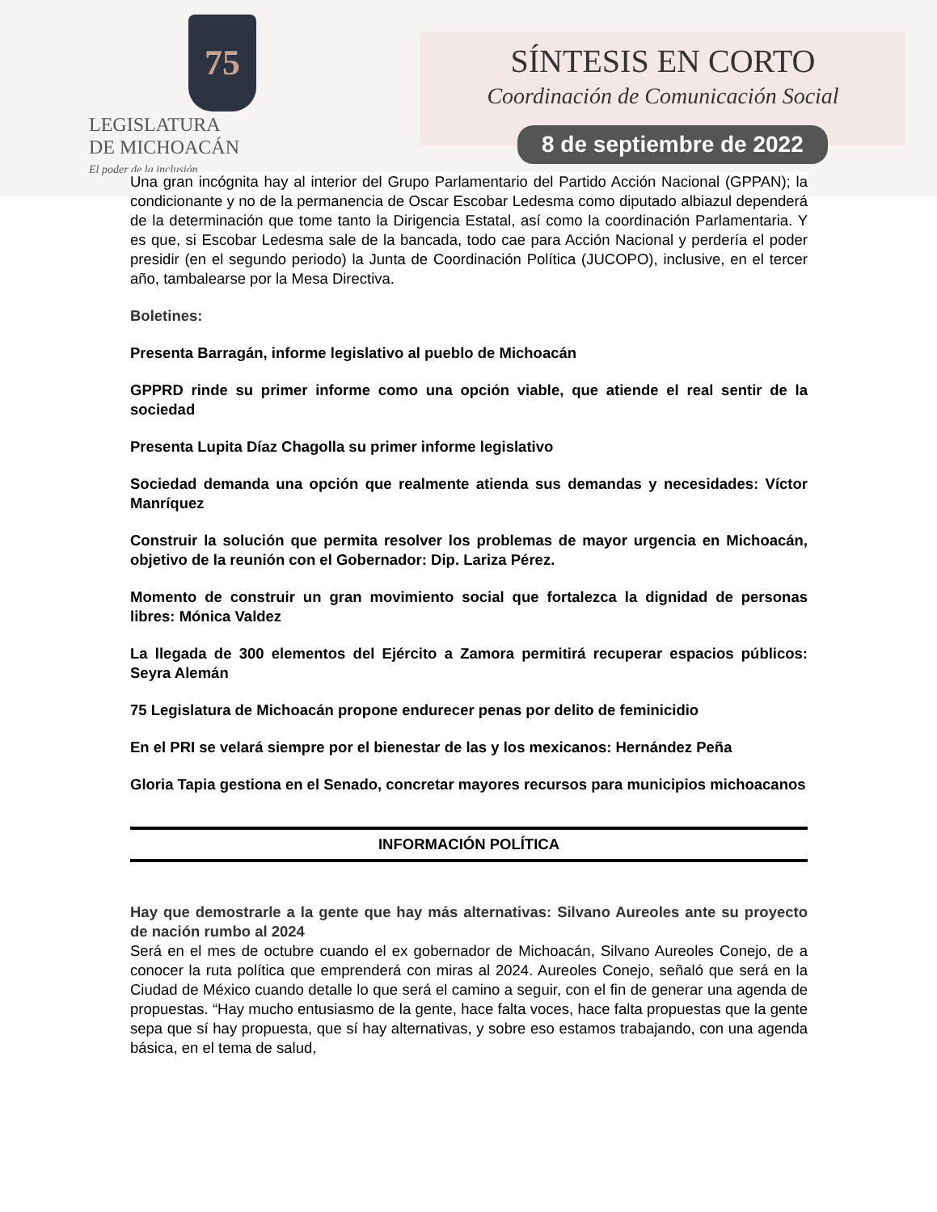75
LEGISLATURA
DE MICHOACÁN
El poder de la inclusión
SÍNTESIS EN CORTO
Coordinación de Comunicación Social
8 de septiembre de 2022
Una gran incógnita hay al interior del Grupo Parlamentario del Partido Acción Nacional (GPPAN); la condicionante y no de la permanencia de Oscar Escobar Ledesma como diputado albiazul dependerá de la determinación que tome tanto la Dirigencia Estatal, así como la coordinación Parlamentaria. Y es que, si Escobar Ledesma sale de la bancada, todo cae para Acción Nacional y perdería el poder presidir (en el segundo periodo) la Junta de Coordinación Política (JUCOPO), inclusive, en el tercer año, tambalearse por la Mesa Directiva.
Boletines:
Presenta Barragán, informe legislativo al pueblo de Michoacán
GPPRD rinde su primer informe como una opción viable, que atiende el real sentir de la sociedad
Presenta Lupita Díaz Chagolla su primer informe legislativo
Sociedad demanda una opción que realmente atienda sus demandas y necesidades: Víctor Manríquez
Construir la solución que permita resolver los problemas de mayor urgencia en Michoacán, objetivo de la reunión con el Gobernador: Dip. Lariza Pérez.
Momento de construir un gran movimiento social que fortalezca la dignidad de personas libres: Mónica Valdez
La llegada de 300 elementos del Ejército a Zamora permitirá recuperar espacios públicos: Seyra Alemán
75 Legislatura de Michoacán propone endurecer penas por delito de feminicidio
En el PRI se velará siempre por el bienestar de las y los mexicanos: Hernández Peña
Gloria Tapia gestiona en el Senado, concretar mayores recursos para municipios michoacanos
INFORMACIÓN POLÍTICA
Hay que demostrarle a la gente que hay más alternativas: Silvano Aureoles ante su proyecto de nación rumbo al 2024
Será en el mes de octubre cuando el ex gobernador de Michoacán, Silvano Aureoles Conejo, de a conocer la ruta política que emprenderá con miras al 2024. Aureoles Conejo, señaló que será en la Ciudad de México cuando detalle lo que será el camino a seguir, con el fin de generar una agenda de propuestas. “Hay mucho entusiasmo de la gente, hace falta voces, hace falta propuestas que la gente sepa que sí hay propuesta, que sí hay alternativas, y sobre eso estamos trabajando, con una agenda básica, en el tema de salud,